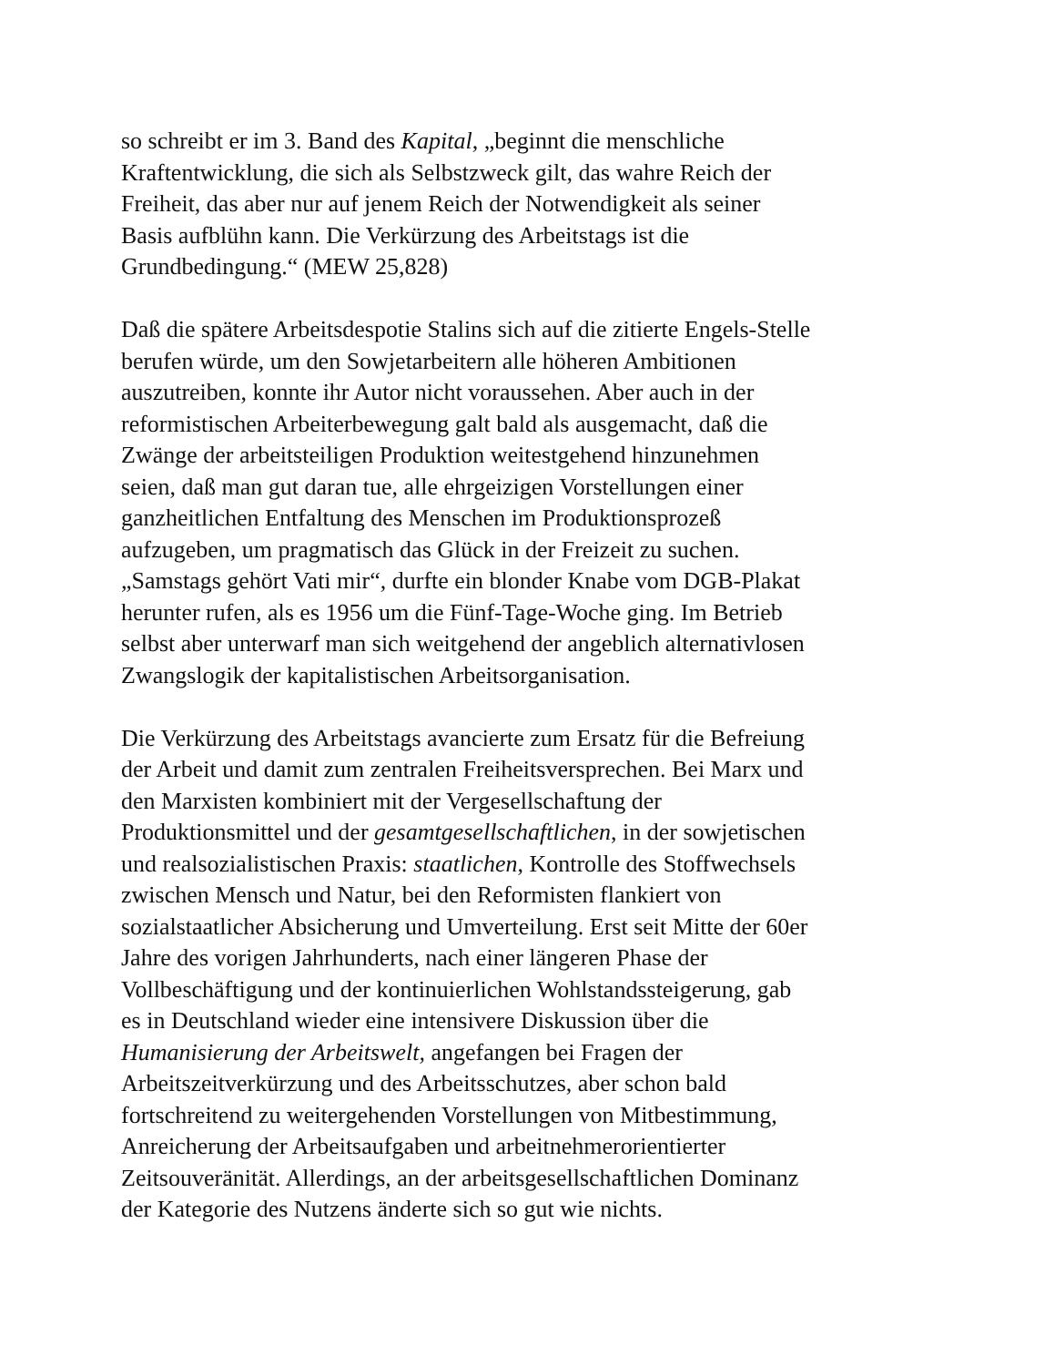so schreibt er im 3. Band des Kapital, „beginnt die menschliche
Kraftentwicklung, die sich als Selbstzweck gilt, das wahre Reich der
Freiheit, das aber nur auf jenem Reich der Notwendigkeit als seiner
Basis aufblühn kann. Die Verkürzung des Arbeitstags ist die
Grundbedingung.“ (MEW 25,828)
Daß die spätere Arbeitsdespotie Stalins sich auf die zitierte Engels-Stelle
berufen würde, um den Sowjetarbeitern alle höheren Ambitionen
auszutreiben, konnte ihr Autor nicht voraussehen. Aber auch in der
reformistischen Arbeiterbewegung galt bald als ausgemacht, daß die
Zwänge der arbeitsteiligen Produktion weitestgehend hinzunehmen
seien, daß man gut daran tue, alle ehrgeizigen Vorstellungen einer
ganzheitlichen Entfaltung des Menschen im Produktionsprozeß
aufzugeben, um pragmatisch das Glück in der Freizeit zu suchen.
„Samstags gehört Vati mir“, durfte ein blonder Knabe vom DGB-Plakat
herunter rufen, als es 1956 um die Fünf-Tage-Woche ging. Im Betrieb
selbst aber unterwarf man sich weitgehend der angeblich alternativlosen
Zwangslogik der kapitalistischen Arbeitsorganisation.
Die Verkürzung des Arbeitstags avancierte zum Ersatz für die Befreiung
der Arbeit und damit zum zentralen Freiheitsversprechen. Bei Marx und
den Marxisten kombiniert mit der Vergesellschaftung der
Produktionsmittel und der gesamtgesellschaftlichen, in der sowjetischen
und realsozialistischen Praxis: staatlichen, Kontrolle des Stoffwechsels
zwischen Mensch und Natur, bei den Reformisten flankiert von
sozialstaatlicher Absicherung und Umverteilung. Erst seit Mitte der 60er
Jahre des vorigen Jahrhunderts, nach einer längeren Phase der
Vollbeschäftigung und der kontinuierlichen Wohlstandssteigerung, gab
es in Deutschland wieder eine intensivere Diskussion über die
Humanisierung der Arbeitswelt, angefangen bei Fragen der
Arbeitszeitverkürzung und des Arbeitsschutzes, aber schon bald
fortschreitend zu weitergehenden Vorstellungen von Mitbestimmung,
Anreicherung der Arbeitsaufgaben und arbeitnehmerorientierter
Zeitsouveränität. Allerdings, an der arbeitsgesellschaftlichen Dominanz
der Kategorie des Nutzens änderte sich so gut wie nichts.